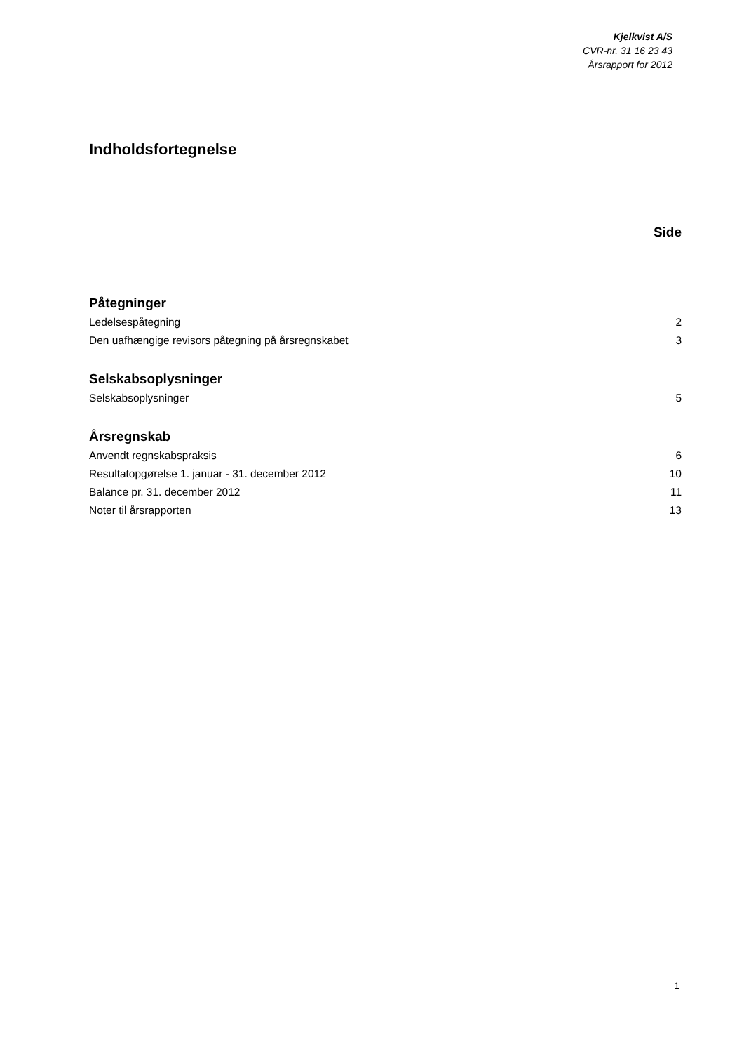Kjelkvist A/S
CVR-nr. 31 16 23 43
Årsrapport for 2012
Indholdsfortegnelse
Side
Påtegninger
Ledelsespåtegning 2
Den uafhængige revisors påtegning på årsregnskabet 3
Selskabsoplysninger
Selskabsoplysninger 5
Årsregnskab
Anvendt regnskabspraksis 6
Resultatopgørelse 1. januar - 31. december 2012 10
Balance pr. 31. december 2012 11
Noter til årsrapporten 13
1